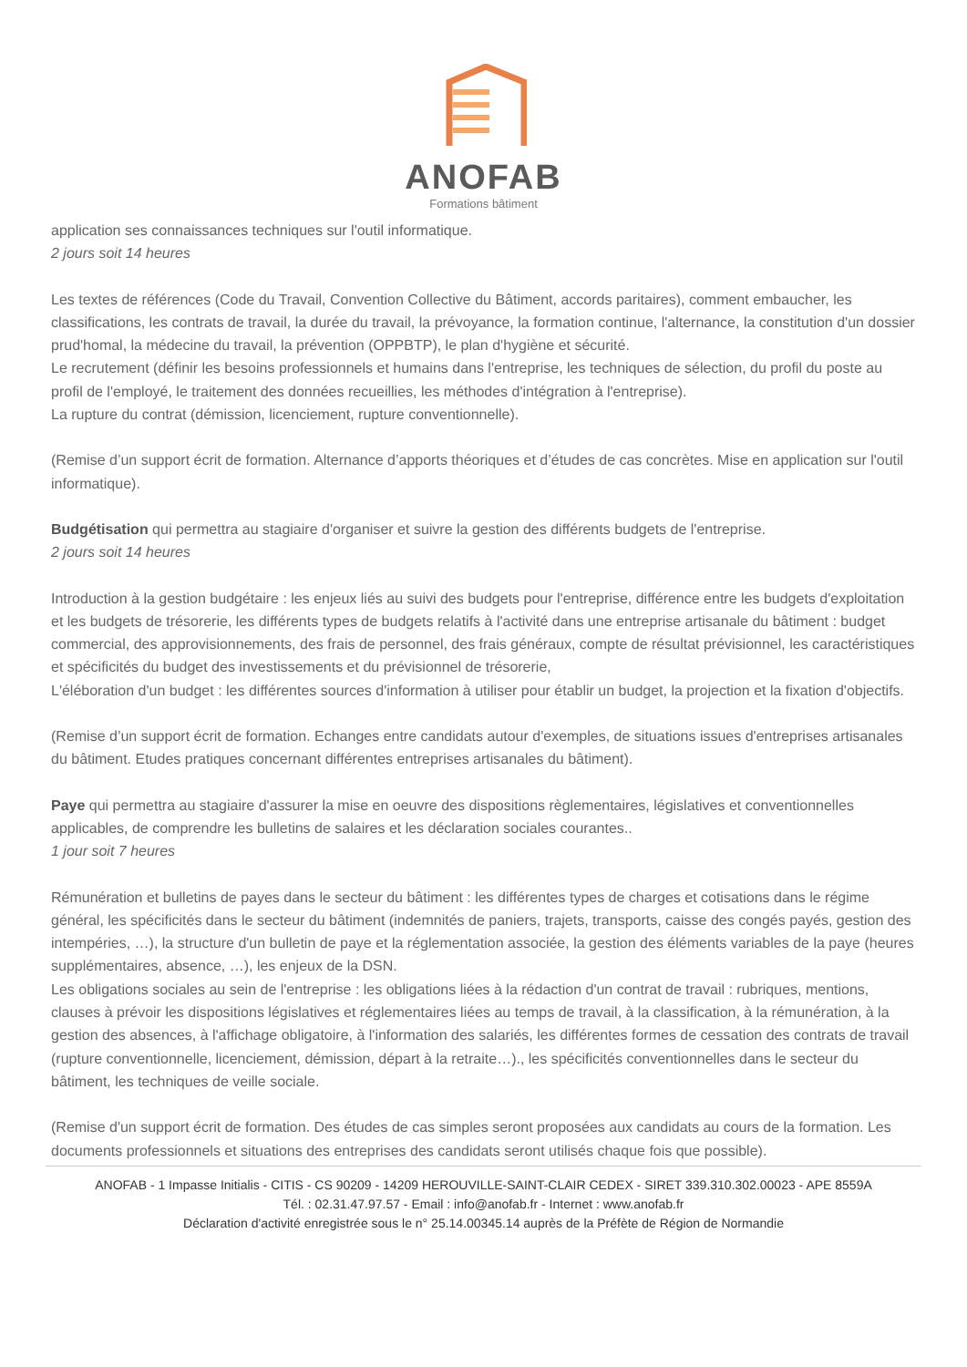ANOFAB
Formations bâtiment
application ses connaissances techniques sur l'outil informatique.
2 jours soit 14 heures
Les textes de références (Code du Travail, Convention Collective du Bâtiment, accords paritaires), comment embaucher, les classifications, les contrats de travail, la durée du travail, la prévoyance, la formation continue, l'alternance, la constitution d'un dossier prud'homal, la médecine du travail, la prévention (OPPBTP), le plan d'hygiène et sécurité.
Le recrutement (définir les besoins professionnels et humains dans l'entreprise, les techniques de sélection, du profil du poste au profil de l'employé, le traitement des données recueillies, les méthodes d'intégration à l'entreprise).
La rupture du contrat (démission, licenciement, rupture conventionnelle).
(Remise d’un support écrit de formation. Alternance d’apports théoriques et d’études de cas concrètes. Mise en application sur l'outil informatique).
Budgétisation qui permettra au stagiaire d'organiser et suivre la gestion des différents budgets de l'entreprise.
2 jours soit 14 heures
Introduction à la gestion budgétaire : les enjeux liés au suivi des budgets pour l'entreprise, différence entre les budgets d'exploitation et les budgets de trésorerie, les différents types de budgets relatifs à l'activité dans une entreprise artisanale du bâtiment : budget commercial, des approvisionnements, des frais de personnel, des frais généraux, compte de résultat prévisionnel, les caractéristiques et spécificités du budget des investissements et du prévisionnel de trésorerie,
L'éléboration d'un budget : les différentes sources d'information à utiliser pour établir un budget, la projection et la fixation d'objectifs.
(Remise d’un support écrit de formation. Echanges entre candidats autour d'exemples, de situations issues d'entreprises artisanales du bâtiment. Etudes pratiques concernant différentes entreprises artisanales du bâtiment).
Paye qui permettra au stagiaire d'assurer la mise en oeuvre des dispositions règlementaires, législatives et conventionnelles applicables, de comprendre les bulletins de salaires et les déclaration sociales courantes..
1 jour soit 7 heures
Rémunération et bulletins de payes dans le secteur du bâtiment : les différentes types de charges et cotisations dans le régime général, les spécificités dans le secteur du bâtiment (indemnités de paniers, trajets, transports, caisse des congés payés, gestion des intempéries, …), la structure d'un bulletin de paye et la réglementation associée, la gestion des éléments variables de la paye (heures supplémentaires, absence, …), les enjeux de la DSN.
Les obligations sociales au sein de l'entreprise : les obligations liées à la rédaction d'un contrat de travail : rubriques, mentions, clauses à prévoir les dispositions législatives et réglementaires liées au temps de travail, à la classification, à la rémunération, à la gestion des absences, à l'affichage obligatoire, à l'information des salariés, les différentes formes de cessation des contrats de travail (rupture conventionnelle, licenciement, démission, départ à la retraite…)., les spécificités conventionnelles dans le secteur du bâtiment, les techniques de veille sociale.
(Remise d'un support écrit de formation. Des études de cas simples seront proposées aux candidats au cours de la formation. Les documents professionnels et situations des entreprises des candidats seront utilisés chaque fois que possible).
ANOFAB - 1 Impasse Initialis - CITIS - CS 90209 - 14209 HEROUVILLE-SAINT-CLAIR CEDEX - SIRET 339.310.302.00023 - APE 8559A
Tél. : 02.31.47.97.57 - Email : info@anofab.fr - Internet : www.anofab.fr
Déclaration d'activité enregistrée sous le n° 25.14.00345.14 auprès de la Préfète de Région de Normandie